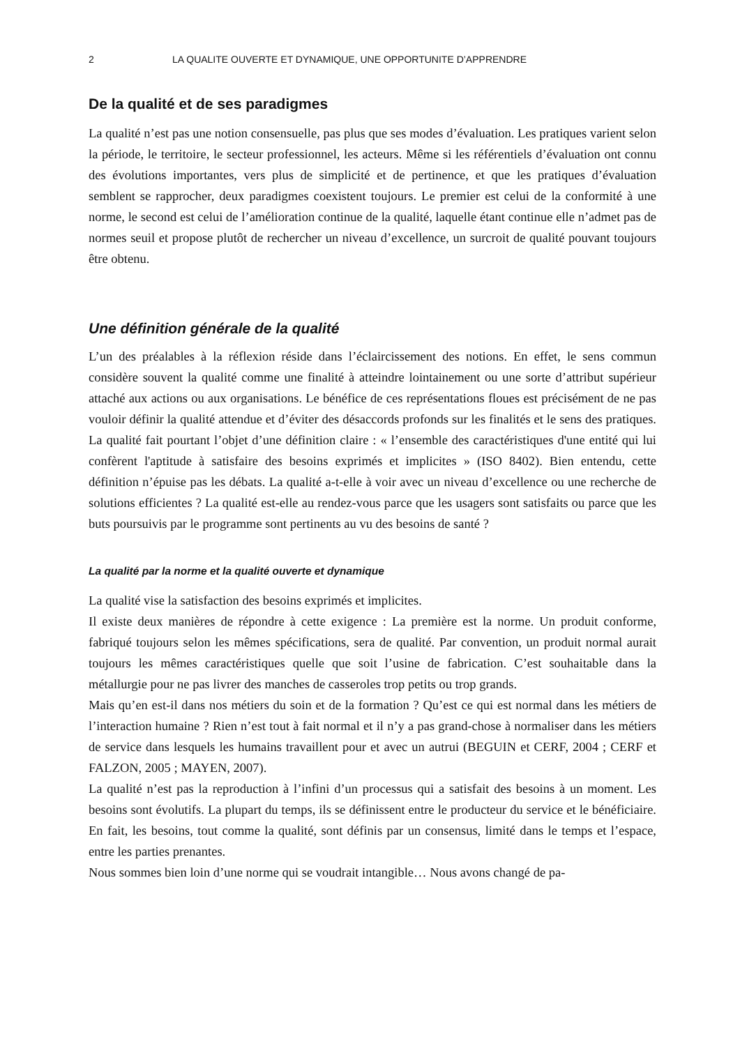2 LA QUALITE OUVERTE ET DYNAMIQUE, UNE OPPORTUNITE D’APPRENDRE
De la qualité et de ses paradigmes
La qualité n’est pas une notion consensuelle, pas plus que ses modes d’évaluation. Les pratiques varient selon la période, le territoire, le secteur professionnel, les acteurs. Même si les référentiels d’évaluation ont connu des évolutions importantes, vers plus de simplicité et de pertinence, et que les pratiques d’évaluation semblent se rapprocher, deux paradigmes coexistent toujours. Le premier est celui de la conformité à une norme, le second est celui de l’amélioration continue de la qualité, laquelle étant continue elle n’admet pas de normes seuil et propose plutôt de rechercher un niveau d’excellence, un surcroit de qualité pouvant toujours être obtenu.
Une définition générale de la qualité
L’un des préalables à la réflexion réside dans l’éclaircissement des notions. En effet, le sens commun considère souvent la qualité comme une finalité à atteindre lointainement ou une sorte d’attribut supérieur attaché aux actions ou aux organisations. Le bénéfice de ces représentations floues est précisément de ne pas vouloir définir la qualité attendue et d’éviter des désaccords profonds sur les finalités et le sens des pratiques. La qualité fait pourtant l’objet d’une définition claire : « l’ensemble des caractéristiques d'une entité qui lui confèrent l'aptitude à satisfaire des besoins exprimés et implicites » (ISO 8402). Bien entendu, cette définition n’épuise pas les débats. La qualité a-t-elle à voir avec un niveau d’excellence ou une recherche de solutions efficientes ? La qualité est-elle au rendez-vous parce que les usagers sont satisfaits ou parce que les buts poursuivis par le programme sont pertinents au vu des besoins de santé ?
La qualité par la norme et la qualité ouverte et dynamique
La qualité vise la satisfaction des besoins exprimés et implicites.
Il existe deux manières de répondre à cette exigence : La première est la norme. Un produit conforme, fabriqué toujours selon les mêmes spécifications, sera de qualité. Par convention, un produit normal aurait toujours les mêmes caractéristiques quelle que soit l’usine de fabrication. C’est souhaitable dans la métallurgie pour ne pas livrer des manches de casseroles trop petits ou trop grands.
Mais qu’en est-il dans nos métiers du soin et de la formation ? Qu’est ce qui est normal dans les métiers de l’interaction humaine ? Rien n’est tout à fait normal et il n’y a pas grand-chose à normaliser dans les métiers de service dans lesquels les humains travaillent pour et avec un autrui (BEGUIN et CERF, 2004 ; CERF et FALZON, 2005 ; MAYEN, 2007).
La qualité n’est pas la reproduction à l’infini d’un processus qui a satisfait des besoins à un moment. Les besoins sont évolutifs. La plupart du temps, ils se définissent entre le producteur du service et le bénéficiaire. En fait, les besoins, tout comme la qualité, sont définis par un consensus, limité dans le temps et l’espace, entre les parties prenantes.
Nous sommes bien loin d’une norme qui se voudrait intangible… Nous avons changé de pa-